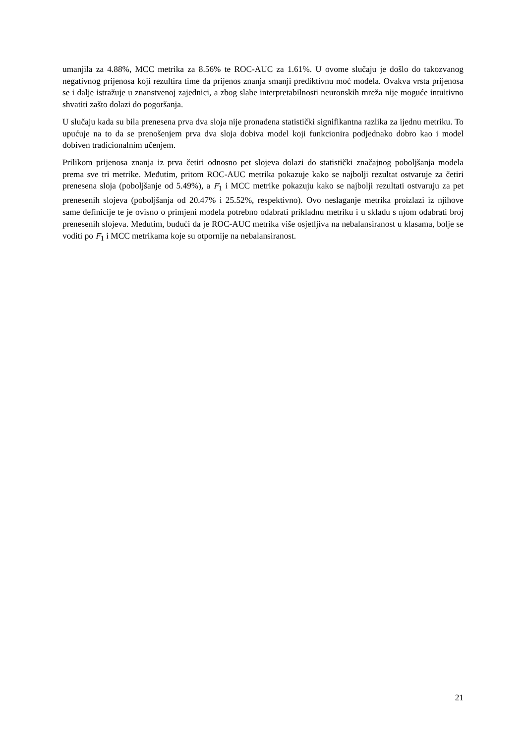umanjila za 4.88%, MCC metrika za 8.56% te ROC-AUC za 1.61%. U ovome slučaju je došlo do takozvanog negativnog prijenosa koji rezultira time da prijenos znanja smanji prediktivnu moć modela. Ovakva vrsta prijenosa se i dalje istražuje u znanstvenoj zajednici, a zbog slabe interpretabilnosti neuronskih mreža nije moguće intuitivno shvatiti zašto dolazi do pogoršanja.
U slučaju kada su bila prenesena prva dva sloja nije pronađena statistički signifikantna razlika za ijednu metriku. To upućuje na to da se prenošenjem prva dva sloja dobiva model koji funkcionira podjednako dobro kao i model dobiven tradicionalnim učenjem.
Prilikom prijenosa znanja iz prva četiri odnosno pet slojeva dolazi do statistički značajnog poboljšanja modela prema sve tri metrike. Međutim, pritom ROC-AUC metrika pokazuje kako se najbolji rezultat ostvaruje za četiri prenesena sloja (poboljšanje od 5.49%), a F<sub>1</sub> i MCC metrike pokazuju kako se najbolji rezultati ostvaruju za pet prenesenih slojeva (poboljšanja od 20.47% i 25.52%, respektivno). Ovo neslaganje metrika proizlazi iz njihove same definicije te je ovisno o primjeni modela potrebno odabrati prikladnu metriku i u skladu s njom odabrati broj prenesenih slojeva. Međutim, budući da je ROC-AUC metrika više osjetljiva na nebalansiranost u klasama, bolje se voditi po F<sub>1</sub> i MCC metrikama koje su otpornije na nebalansiranost.
21